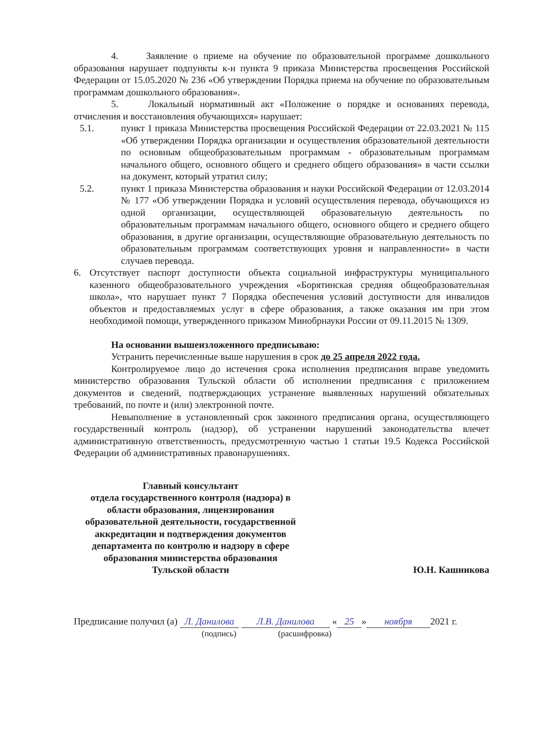4. Заявление о приеме на обучение по образовательной программе дошкольного образования нарушает подпункты к-н пункта 9 приказа Министерства просвещения Российской Федерации от 15.05.2020 № 236 «Об утверждении Порядка приема на обучение по образовательным программам дошкольного образования».
5. Локальный нормативный акт «Положение о порядке и основаниях перевода, отчисления и восстановления обучающихся» нарушает:
5.1. пункт 1 приказа Министерства просвещения Российской Федерации от 22.03.2021 № 115 «Об утверждении Порядка организации и осуществления образовательной деятельности по основным общеобразовательным программам - образовательным программам начального общего, основного общего и среднего общего образования» в части ссылки на документ, который утратил силу;
5.2. пункт 1 приказа Министерства образования и науки Российской Федерации от 12.03.2014 № 177 «Об утверждении Порядка и условий осуществления перевода, обучающихся из одной организации, осуществляющей образовательную деятельность по образовательным программам начального общего, основного общего и среднего общего образования, в другие организации, осуществляющие образовательную деятельность по образовательным программам соответствующих уровня и направленности» в части случаев перевода.
6. Отсутствует паспорт доступности объекта социальной инфраструктуры муниципального казенного общеобразовательного учреждения «Борятинская средняя общеобразовательная школа», что нарушает пункт 7 Порядка обеспечения условий доступности для инвалидов объектов и предоставляемых услуг в сфере образования, а также оказания им при этом необходимой помощи, утвержденного приказом Минобрнауки России от 09.11.2015 № 1309.
На основании вышеизложенного предписываю:
Устранить перечисленные выше нарушения в срок до 25 апреля 2022 года.
Контролируемое лицо до истечения срока исполнения предписания вправе уведомить министерство образования Тульской области об исполнении предписания с приложением документов и сведений, подтверждающих устранение выявленных нарушений обязательных требований, по почте и (или) электронной почте.
Невыполнение в установленный срок законного предписания органа, осуществляющего государственный контроль (надзор), об устранении нарушений законодательства влечет административную ответственность, предусмотренную частью 1 статьи 19.5 Кодекса Российской Федерации об административных правонарушениях.
Главный консультант
отдела государственного контроля (надзора) в области образования, лицензирования образовательной деятельности, государственной аккредитации и подтверждения документов департамента по контролю и надзору в сфере образования министерства образования
Тульской области
Ю.Н. Кашникова
Предписание получил (а) Л. Данилова Л.В. Данилова « 25 » ноября 2021 г.
(подпись) (расшифровка)